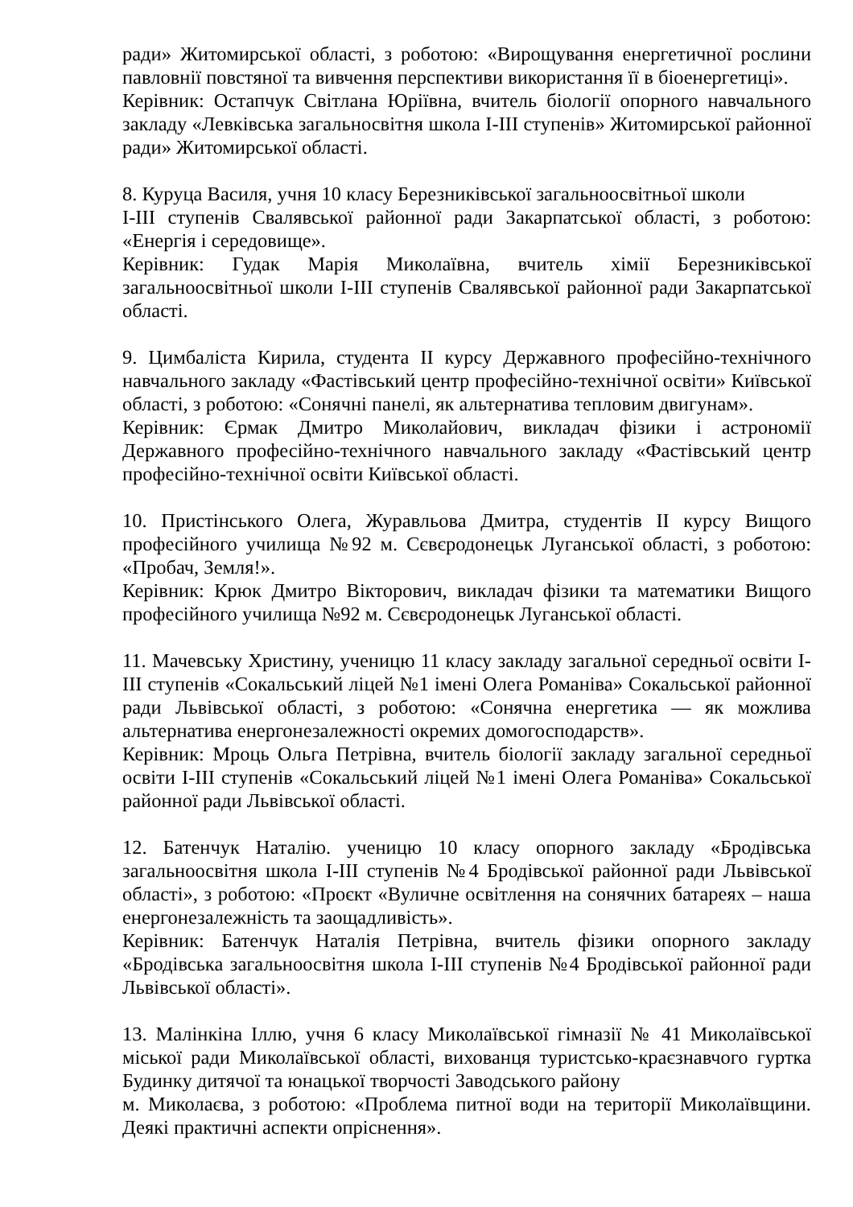ради» Житомирської області, з роботою: «Вирощування енергетичної рослини павловнії повстяної та вивчення перспективи використання її в біоенергетиці».
Керівник: Остапчук Світлана Юріївна, вчитель біології опорного навчального закладу «Левківська загальносвітня школа І-ІІІ ступенів» Житомирської районної ради» Житомирської області.
8. Куруца Василя, учня 10 класу Березниківської загальноосвітньої школи
І-ІІІ ступенів Свалявської районної ради Закарпатської області, з роботою: «Енергія і середовище».
Керівник: Гудак Марія Миколаївна, вчитель хімії Березниківської загальноосвітньої школи І-ІІІ ступенів Свалявської районної ради Закарпатської області.
9. Цимбаліста Кирила, студента ІІ курсу Державного професійно-технічного навчального закладу «Фастівський центр професійно-технічної освіти» Київської області, з роботою: «Сонячні панелі, як альтернатива тепловим двигунам».
Керівник: Єрмак Дмитро Миколайович, викладач фізики і астрономії Державного професійно-технічного навчального закладу «Фастівський центр професійно-технічної освіти Київської області.
10. Пристінського Олега, Журавльова Дмитра, студентів ІІ курсу Вищого професійного училища №92 м. Сєвєродонецьк Луганської області, з роботою: «Пробач, Земля!».
Керівник: Крюк Дмитро Вікторович, викладач фізики та математики Вищого професійного училища №92 м. Сєвєродонецьк Луганської області.
11. Мачевську Христину, ученицю 11 класу закладу загальної середньої освіти І-ІІІ ступенів «Сокальський ліцей №1 імені Олега Романіва» Сокальської районної ради Львівської області, з роботою: «Сонячна енергетика — як можлива альтернатива енергонезалежності окремих домогосподарств».
Керівник: Мроць Ольга Петрівна, вчитель біології закладу загальної середньої освіти І-ІІІ ступенів «Сокальський ліцей №1 імені Олега Романіва» Сокальської районної ради Львівської області.
12. Батенчук Наталію. ученицю 10 класу опорного закладу «Бродівська загальноосвітня школа І-ІІІ ступенів №4 Бродівської районної ради Львівської області», з роботою: «Проєкт «Вуличне освітлення на сонячних батареях – наша енергонезалежність та заощадливість».
Керівник: Батенчук Наталія Петрівна, вчитель фізики опорного закладу «Бродівська загальноосвітня школа І-ІІІ ступенів №4 Бродівської районної ради Львівської області».
13. Малінкіна Іллю, учня 6 класу Миколаївської гімназії № 41 Миколаївської міської ради Миколаївської області, вихованця туристсько-краєзнавчого гуртка Будинку дитячої та юнацької творчості Заводського району
м. Миколаєва, з роботою: «Проблема питної води на території Миколаївщини. Деякі практичні аспекти опріснення».